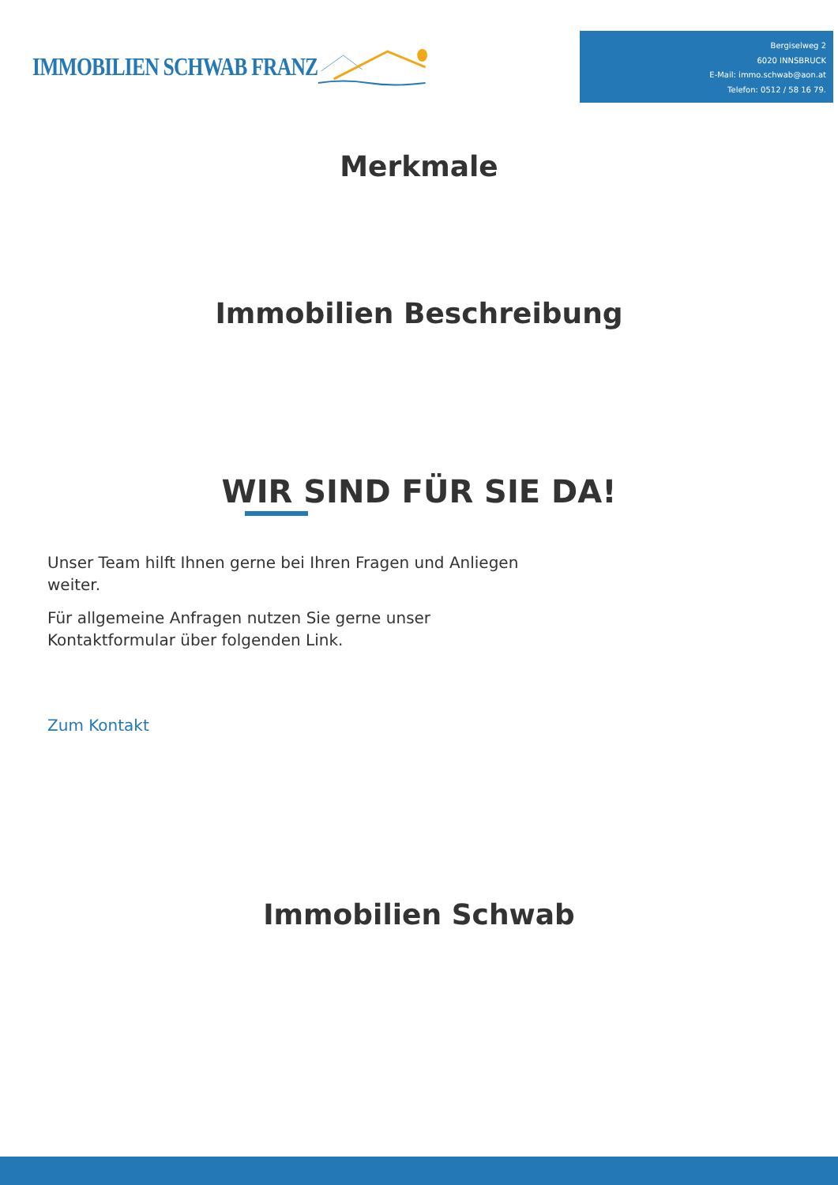IMMOBILIEN SCHWAB FRANZ
Bergiselweg 2
6020 INNSBRUCK
E-Mail: immo.schwab@aon.at
Telefon: 0512 / 58 16 79.
Merkmale
Immobilien Beschreibung
WIR SIND FÜR SIE DA!
Unser Team hilft Ihnen gerne bei Ihren Fragen und Anliegen weiter.
Für allgemeine Anfragen nutzen Sie gerne unser
Kontaktformular über folgenden Link.
Zum Kontakt
Immobilien Schwab